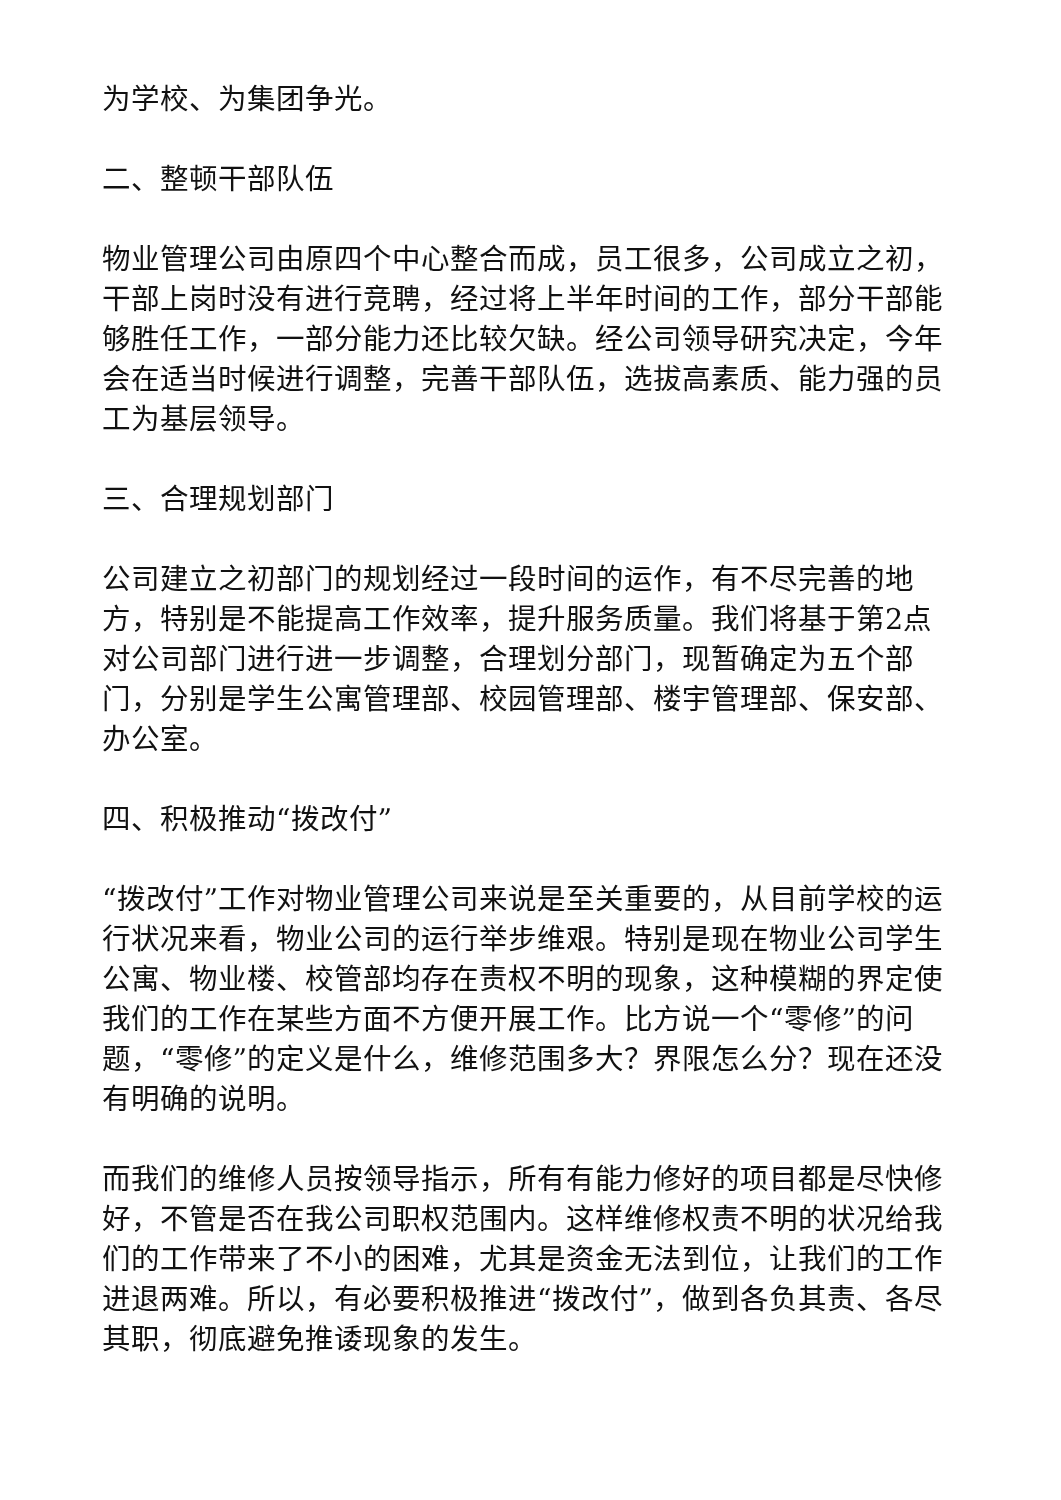为学校、为集团争光。
二、整顿干部队伍
物业管理公司由原四个中心整合而成，员工很多，公司成立之初，干部上岗时没有进行竞聘，经过将上半年时间的工作，部分干部能够胜任工作，一部分能力还比较欠缺。经公司领导研究决定，今年会在适当时候进行调整，完善干部队伍，选拔高素质、能力强的员工为基层领导。
三、合理规划部门
公司建立之初部门的规划经过一段时间的运作，有不尽完善的地方，特别是不能提高工作效率，提升服务质量。我们将基于第2点对公司部门进行进一步调整，合理划分部门，现暂确定为五个部门，分别是学生公寓管理部、校园管理部、楼宇管理部、保安部、办公室。
四、积极推动“拨改付”
“拨改付”工作对物业管理公司来说是至关重要的，从目前学校的运行状况来看，物业公司的运行举步维艰。特别是现在物业公司学生公寓、物业楼、校管部均存在责权不明的现象，这种模糊的界定使我们的工作在某些方面不方便开展工作。比方说一个“零修”的问题，“零修”的定义是什么，维修范围多大？界限怎么分？现在还没有明确的说明。
而我们的维修人员按领导指示，所有有能力修好的项目都是尽快修好，不管是否在我公司职权范围内。这样维修权责不明的状况给我们的工作带来了不小的困难，尤其是资金无法到位，让我们的工作进退两难。所以，有必要积极推进“拨改付”，做到各负其责、各尽其职，彻底避免推诿现象的发生。